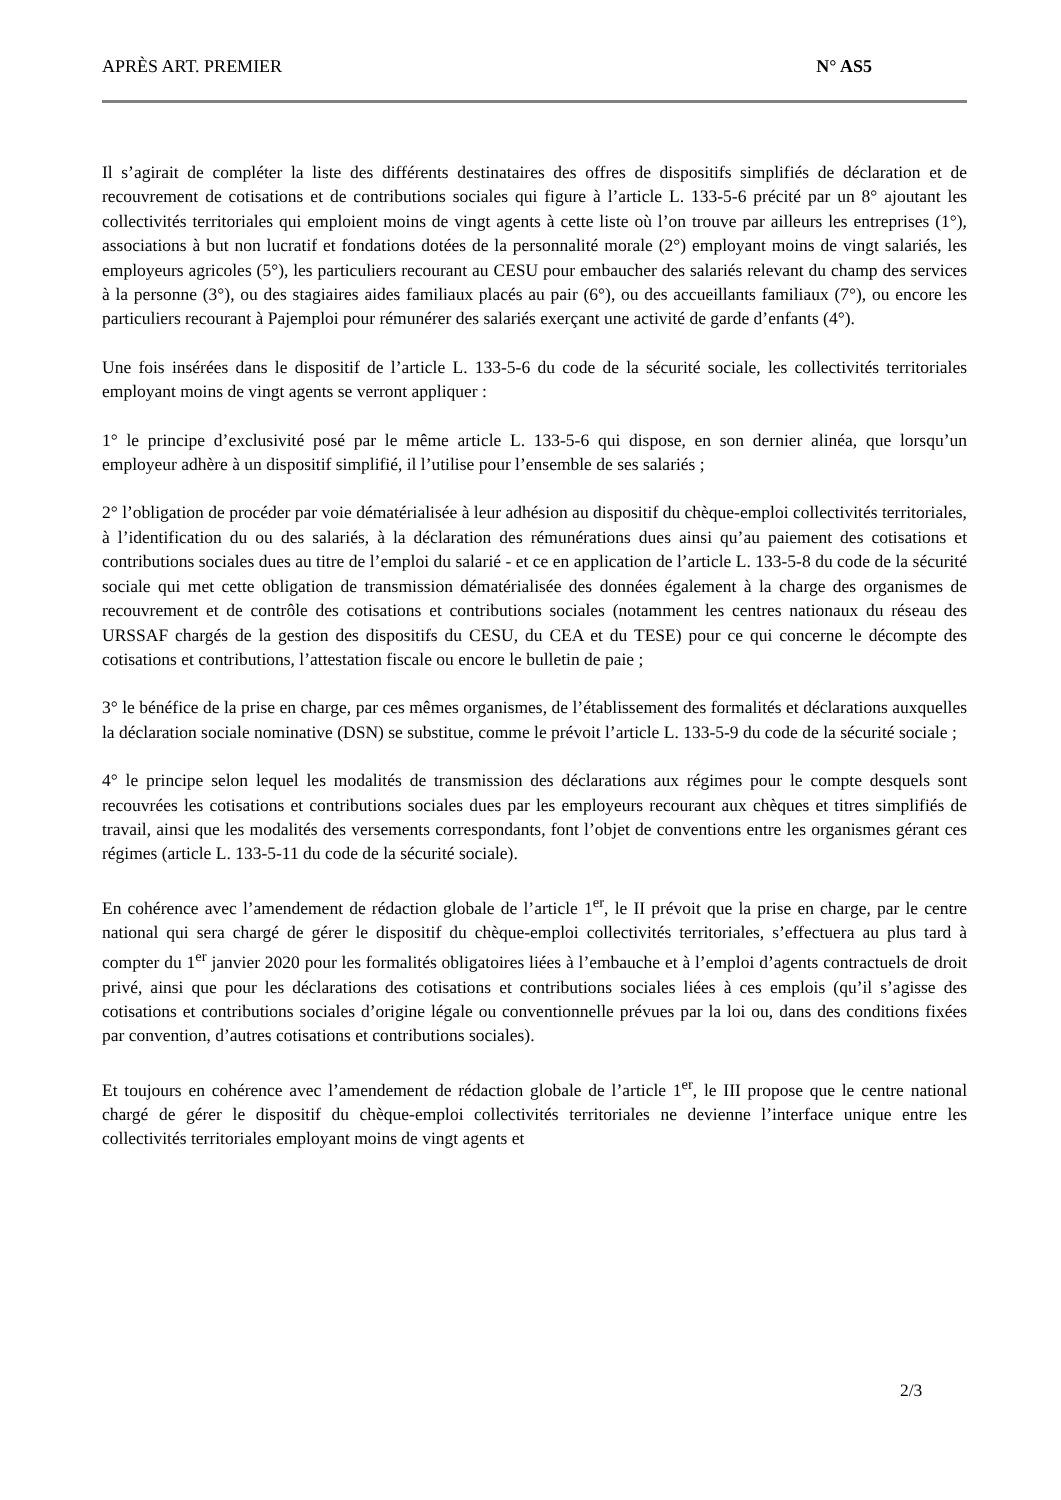APRÈS ART. PREMIER N° AS5
Il s’agirait de compléter la liste des différents destinataires des offres de dispositifs simplifiés de déclaration et de recouvrement de cotisations et de contributions sociales qui figure à l’article L. 133-5-6 précité par un 8° ajoutant les collectivités territoriales qui emploient moins de vingt agents à cette liste où l’on trouve par ailleurs les entreprises (1°), associations à but non lucratif et fondations dotées de la personnalité morale (2°) employant moins de vingt salariés, les employeurs agricoles (5°), les particuliers recourant au CESU pour embaucher des salariés relevant du champ des services à la personne (3°), ou des stagiaires aides familiaux placés au pair (6°), ou des accueillants familiaux (7°), ou encore les particuliers recourant à Pajemploi pour rémunérer des salariés exerçant une activité de garde d’enfants (4°).
Une fois insérées dans le dispositif de l’article L. 133-5-6 du code de la sécurité sociale, les collectivités territoriales employant moins de vingt agents se verront appliquer :
1° le principe d’exclusivité posé par le même article L. 133-5-6 qui dispose, en son dernier alinéa, que lorsqu’un employeur adhère à un dispositif simplifié, il l’utilise pour l’ensemble de ses salariés ;
2° l’obligation de procéder par voie dématérialisée à leur adhésion au dispositif du chèque-emploi collectivités territoriales, à l’identification du ou des salariés, à la déclaration des rémunérations dues ainsi qu’au paiement des cotisations et contributions sociales dues au titre de l’emploi du salarié - et ce en application de l’article L. 133-5-8 du code de la sécurité sociale qui met cette obligation de transmission dématérialisée des données également à la charge des organismes de recouvrement et de contrôle des cotisations et contributions sociales (notamment les centres nationaux du réseau des URSSAF chargés de la gestion des dispositifs du CESU, du CEA et du TESE) pour ce qui concerne le décompte des cotisations et contributions, l’attestation fiscale ou encore le bulletin de paie ;
3° le bénéfice de la prise en charge, par ces mêmes organismes, de l’établissement des formalités et déclarations auxquelles la déclaration sociale nominative (DSN) se substitue, comme le prévoit l’article L. 133-5-9 du code de la sécurité sociale ;
4° le principe selon lequel les modalités de transmission des déclarations aux régimes pour le compte desquels sont recouvrées les cotisations et contributions sociales dues par les employeurs recourant aux chèques et titres simplifiés de travail, ainsi que les modalités des versements correspondants, font l’objet de conventions entre les organismes gérant ces régimes (article L. 133-5-11 du code de la sécurité sociale).
En cohérence avec l’amendement de rédaction globale de l’article 1<sup>er</sup>, le II prévoit que la prise en charge, par le centre national qui sera chargé de gérer le dispositif du chèque-emploi collectivités territoriales, s’effectuera au plus tard à compter du 1<sup>er</sup> janvier 2020 pour les formalités obligatoires liées à l’embauche et à l’emploi d’agents contractuels de droit privé, ainsi que pour les déclarations des cotisations et contributions sociales liées à ces emplois (qu’il s’agisse des cotisations et contributions sociales d’origine légale ou conventionnelle prévues par la loi ou, dans des conditions fixées par convention, d’autres cotisations et contributions sociales).
Et toujours en cohérence avec l’amendement de rédaction globale de l’article 1<sup>er</sup>, le III propose que le centre national chargé de gérer le dispositif du chèque-emploi collectivités territoriales ne devienne l’interface unique entre les collectivités territoriales employant moins de vingt agents et
2/3